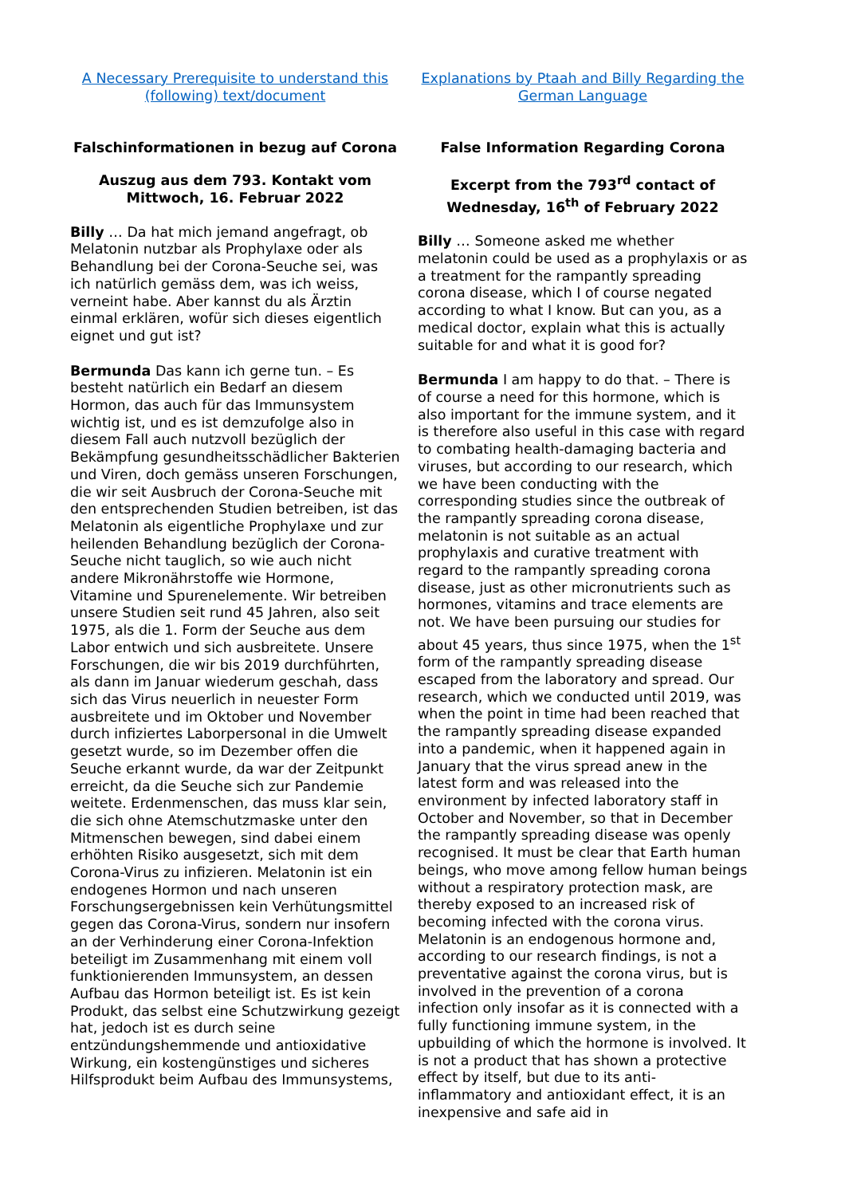A Necessary Prerequisite to understand this (following) text/document
Falschinformationen in bezug auf Corona
Auszug aus dem 793. Kontakt vom Mittwoch, 16. Februar 2022
Billy … Da hat mich jemand angefragt, ob Melatonin nutzbar als Prophylaxe oder als Behandlung bei der Corona-Seuche sei, was ich natürlich gemäss dem, was ich weiss, verneint habe. Aber kannst du als Ärztin einmal erklären, wofür sich dieses eigentlich eignet und gut ist?
Bermunda Das kann ich gerne tun. – Es besteht natürlich ein Bedarf an diesem Hormon, das auch für das Immunsystem wichtig ist, und es ist demzufolge also in diesem Fall auch nutzvoll bezüglich der Bekämpfung gesundheitsschädlicher Bakterien und Viren, doch gemäss unseren Forschungen, die wir seit Ausbruch der Corona-Seuche mit den entsprechenden Studien betreiben, ist das Melatonin als eigentliche Prophylaxe und zur heilenden Behandlung bezüglich der Corona-Seuche nicht tauglich, so wie auch nicht andere Mikronährstoffe wie Hormone, Vitamine und Spurenelemente. Wir betreiben unsere Studien seit rund 45 Jahren, also seit 1975, als die 1. Form der Seuche aus dem Labor entwich und sich ausbreitete. Unsere Forschungen, die wir bis 2019 durchführten, als dann im Januar wiederum geschah, dass sich das Virus neuerlich in neuester Form ausbreitete und im Oktober und November durch infiziertes Laborpersonal in die Umwelt gesetzt wurde, so im Dezember offen die Seuche erkannt wurde, da war der Zeitpunkt erreicht, da die Seuche sich zur Pandemie weitete. Erdenmenschen, das muss klar sein, die sich ohne Atemschutzmaske unter den Mitmenschen bewegen, sind dabei einem erhöhten Risiko ausgesetzt, sich mit dem Corona-Virus zu infizieren. Melatonin ist ein endogenes Hormon und nach unseren Forschungsergebnissen kein Verhütungsmittel gegen das Corona-Virus, sondern nur insofern an der Verhinderung einer Corona-Infektion beteiligt im Zusammenhang mit einem voll funktionierenden Immunsystem, an dessen Aufbau das Hormon beteiligt ist. Es ist kein Produkt, das selbst eine Schutzwirkung gezeigt hat, jedoch ist es durch seine entzündungshemmende und antioxidative Wirkung, ein kostengünstiges und sicheres Hilfsprodukt beim Aufbau des Immunsystems,
Explanations by Ptaah and Billy Regarding the German Language
False Information Regarding Corona
Excerpt from the 793<sup>rd</sup> contact of Wednesday, 16<sup>th</sup> of February 2022
Billy … Someone asked me whether melatonin could be used as a prophylaxis or as a treatment for the rampantly spreading corona disease, which I of course negated according to what I know. But can you, as a medical doctor, explain what this is actually suitable for and what it is good for?
Bermunda I am happy to do that. – There is of course a need for this hormone, which is also important for the immune system, and it is therefore also useful in this case with regard to combating health-damaging bacteria and viruses, but according to our research, which we have been conducting with the corresponding studies since the outbreak of the rampantly spreading corona disease, melatonin is not suitable as an actual prophylaxis and curative treatment with regard to the rampantly spreading corona disease, just as other micronutrients such as hormones, vitamins and trace elements are not. We have been pursuing our studies for about 45 years, thus since 1975, when the 1<sup>st</sup> form of the rampantly spreading disease escaped from the laboratory and spread. Our research, which we conducted until 2019, was when the point in time had been reached that the rampantly spreading disease expanded into a pandemic, when it happened again in January that the virus spread anew in the latest form and was released into the environment by infected laboratory staff in October and November, so that in December the rampantly spreading disease was openly recognised. It must be clear that Earth human beings, who move among fellow human beings without a respiratory protection mask, are thereby exposed to an increased risk of becoming infected with the corona virus. Melatonin is an endogenous hormone and, according to our research findings, is not a preventative against the corona virus, but is involved in the prevention of a corona infection only insofar as it is connected with a fully functioning immune system, in the upbuilding of which the hormone is involved. It is not a product that has shown a protective effect by itself, but due to its anti-inflammatory and antioxidant effect, it is an inexpensive and safe aid in